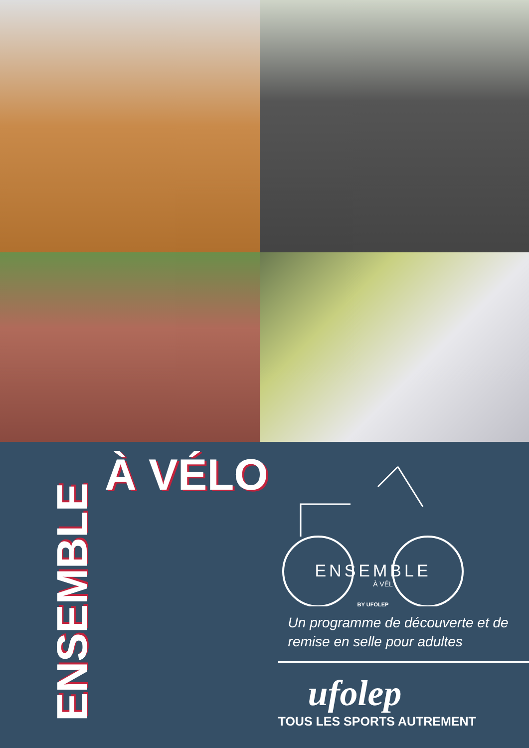ENSEMBLE
À VÉLO
ENSEMBLE
À VÉL
BY UFOLEP
Un programme de découverte et de remise en selle pour adultes
ufolep
TOUS LES SPORTS AUTREMENT